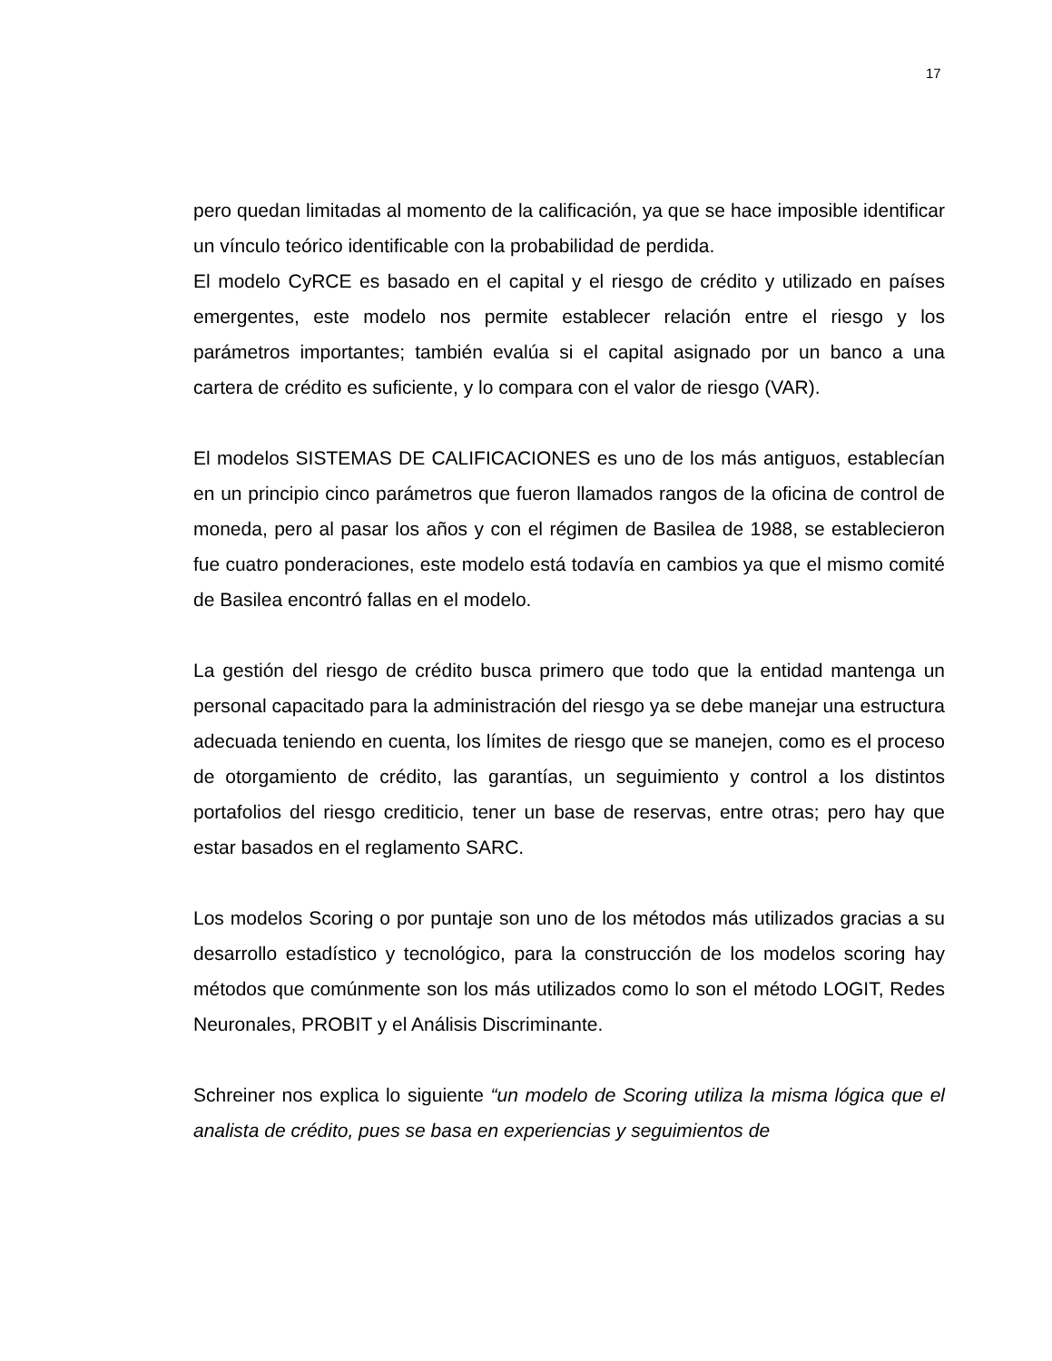17
pero quedan limitadas al momento de la calificación, ya que se hace imposible identificar un vínculo teórico identificable con la probabilidad de perdida.
El modelo CyRCE es basado en el capital y el riesgo de crédito y utilizado en países emergentes, este modelo nos permite establecer relación entre el riesgo y los parámetros importantes; también evalúa si el capital asignado por un banco a una cartera de crédito es suficiente, y lo compara con el valor de riesgo (VAR).
El modelos SISTEMAS DE CALIFICACIONES es uno de los más antiguos, establecían en un principio cinco parámetros que fueron llamados rangos de la oficina de control de moneda, pero al pasar los años y con el régimen de Basilea de 1988, se establecieron fue cuatro ponderaciones, este modelo está todavía en cambios ya que el mismo comité de Basilea encontró fallas en el modelo.
La gestión del riesgo de crédito busca primero que todo que la entidad mantenga un personal capacitado para la administración del riesgo ya se debe manejar una estructura adecuada teniendo en cuenta, los límites de riesgo que se manejen, como es el proceso de otorgamiento de crédito, las garantías, un seguimiento y control a los distintos portafolios del riesgo crediticio, tener un base de reservas, entre otras; pero hay que estar basados en el reglamento SARC.
Los modelos Scoring o por puntaje son uno de los métodos más utilizados gracias a su desarrollo estadístico y tecnológico, para la construcción de los modelos scoring hay métodos que comúnmente son los más utilizados como lo son el método LOGIT, Redes Neuronales, PROBIT y el Análisis Discriminante.
Schreiner nos explica lo siguiente “un modelo de Scoring utiliza la misma lógica que el analista de crédito, pues se basa en experiencias y seguimientos de